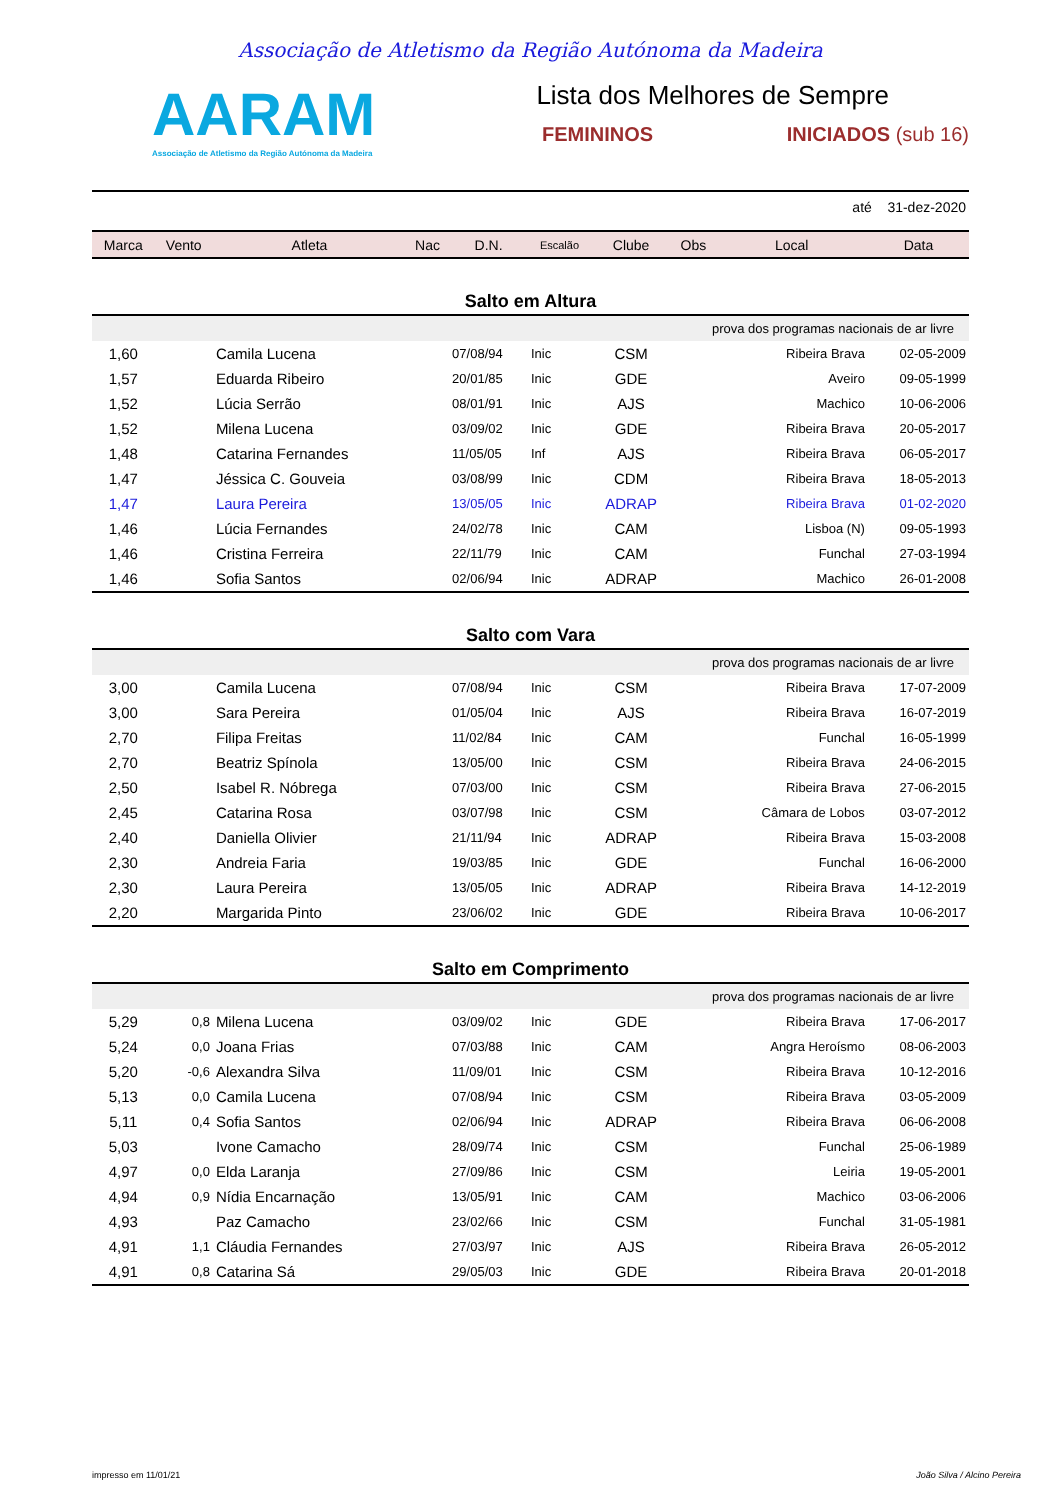Associação de Atletismo da Região Autónoma da Madeira
AARAM
Associação de Atletismo da Região Autónoma da Madeira
Lista dos Melhores de Sempre
FEMININOS INICIADOS (sub 16)
| até 31-dez-2020 |
| Marca | Vento | Atleta | Nac | D.N. | Escalão | Clube | Obs | Local | Data |
| --- | --- | --- | --- | --- | --- | --- | --- | --- | --- |
| Salto em Altura | | | | | | | | | |
| prova dos programas nacionais de ar livre | | | | | | | | | |
| 1,60 | | Camila Lucena | | 07/08/94 | Inic | CSM | | Ribeira Brava | 02-05-2009 |
| 1,57 | | Eduarda Ribeiro | | 20/01/85 | Inic | GDE | | Aveiro | 09-05-1999 |
| 1,52 | | Lúcia Serrão | | 08/01/91 | Inic | AJS | | Machico | 10-06-2006 |
| 1,52 | | Milena Lucena | | 03/09/02 | Inic | GDE | | Ribeira Brava | 20-05-2017 |
| 1,48 | | Catarina Fernandes | | 11/05/05 | Inf | AJS | | Ribeira Brava | 06-05-2017 |
| 1,47 | | Jéssica C. Gouveia | | 03/08/99 | Inic | CDM | | Ribeira Brava | 18-05-2013 |
| 1,47 | | Laura Pereira | | 13/05/05 | Inic | ADRAP | | Ribeira Brava | 01-02-2020 |
| 1,46 | | Lúcia Fernandes | | 24/02/78 | Inic | CAM | | Lisboa (N) | 09-05-1993 |
| 1,46 | | Cristina Ferreira | | 22/11/79 | Inic | CAM | | Funchal | 27-03-1994 |
| 1,46 | | Sofia Santos | | 02/06/94 | Inic | ADRAP | | Machico | 26-01-2008 |
| Salto com Vara | | | | | | | | | |
| prova dos programas nacionais de ar livre | | | | | | | | | |
| 3,00 | | Camila Lucena | | 07/08/94 | Inic | CSM | | Ribeira Brava | 17-07-2009 |
| 3,00 | | Sara Pereira | | 01/05/04 | Inic | AJS | | Ribeira Brava | 16-07-2019 |
| 2,70 | | Filipa Freitas | | 11/02/84 | Inic | CAM | | Funchal | 16-05-1999 |
| 2,70 | | Beatriz Spínola | | 13/05/00 | Inic | CSM | | Ribeira Brava | 24-06-2015 |
| 2,50 | | Isabel R. Nóbrega | | 07/03/00 | Inic | CSM | | Ribeira Brava | 27-06-2015 |
| 2,45 | | Catarina Rosa | | 03/07/98 | Inic | CSM | | Câmara de Lobos | 03-07-2012 |
| 2,40 | | Daniella Olivier | | 21/11/94 | Inic | ADRAP | | Ribeira Brava | 15-03-2008 |
| 2,30 | | Andreia Faria | | 19/03/85 | Inic | GDE | | Funchal | 16-06-2000 |
| 2,30 | | Laura Pereira | | 13/05/05 | Inic | ADRAP | | Ribeira Brava | 14-12-2019 |
| 2,20 | | Margarida Pinto | | 23/06/02 | Inic | GDE | | Ribeira Brava | 10-06-2017 |
| Salto em Comprimento | | | | | | | | | |
| prova dos programas nacionais de ar livre | | | | | | | | | |
| 5,29 | 0,8 | Milena Lucena | | 03/09/02 | Inic | GDE | | Ribeira Brava | 17-06-2017 |
| 5,24 | 0,0 | Joana Frias | | 07/03/88 | Inic | CAM | | Angra Heroísmo | 08-06-2003 |
| 5,20 | -0,6 | Alexandra Silva | | 11/09/01 | Inic | CSM | | Ribeira Brava | 10-12-2016 |
| 5,13 | 0,0 | Camila Lucena | | 07/08/94 | Inic | CSM | | Ribeira Brava | 03-05-2009 |
| 5,11 | 0,4 | Sofia Santos | | 02/06/94 | Inic | ADRAP | | Ribeira Brava | 06-06-2008 |
| 5,03 | | Ivone Camacho | | 28/09/74 | Inic | CSM | | Funchal | 25-06-1989 |
| 4,97 | 0,0 | Elda Laranja | | 27/09/86 | Inic | CSM | | Leiria | 19-05-2001 |
| 4,94 | 0,9 | Nídia Encarnação | | 13/05/91 | Inic | CAM | | Machico | 03-06-2006 |
| 4,93 | | Paz Camacho | | 23/02/66 | Inic | CSM | | Funchal | 31-05-1981 |
| 4,91 | 1,1 | Cláudia Fernandes | | 27/03/97 | Inic | AJS | | Ribeira Brava | 26-05-2012 |
| 4,91 | 0,8 | Catarina Sá | | 29/05/03 | Inic | GDE | | Ribeira Brava | 20-01-2018 |
impresso em 11/01/21 João Silva / Alcino Pereira